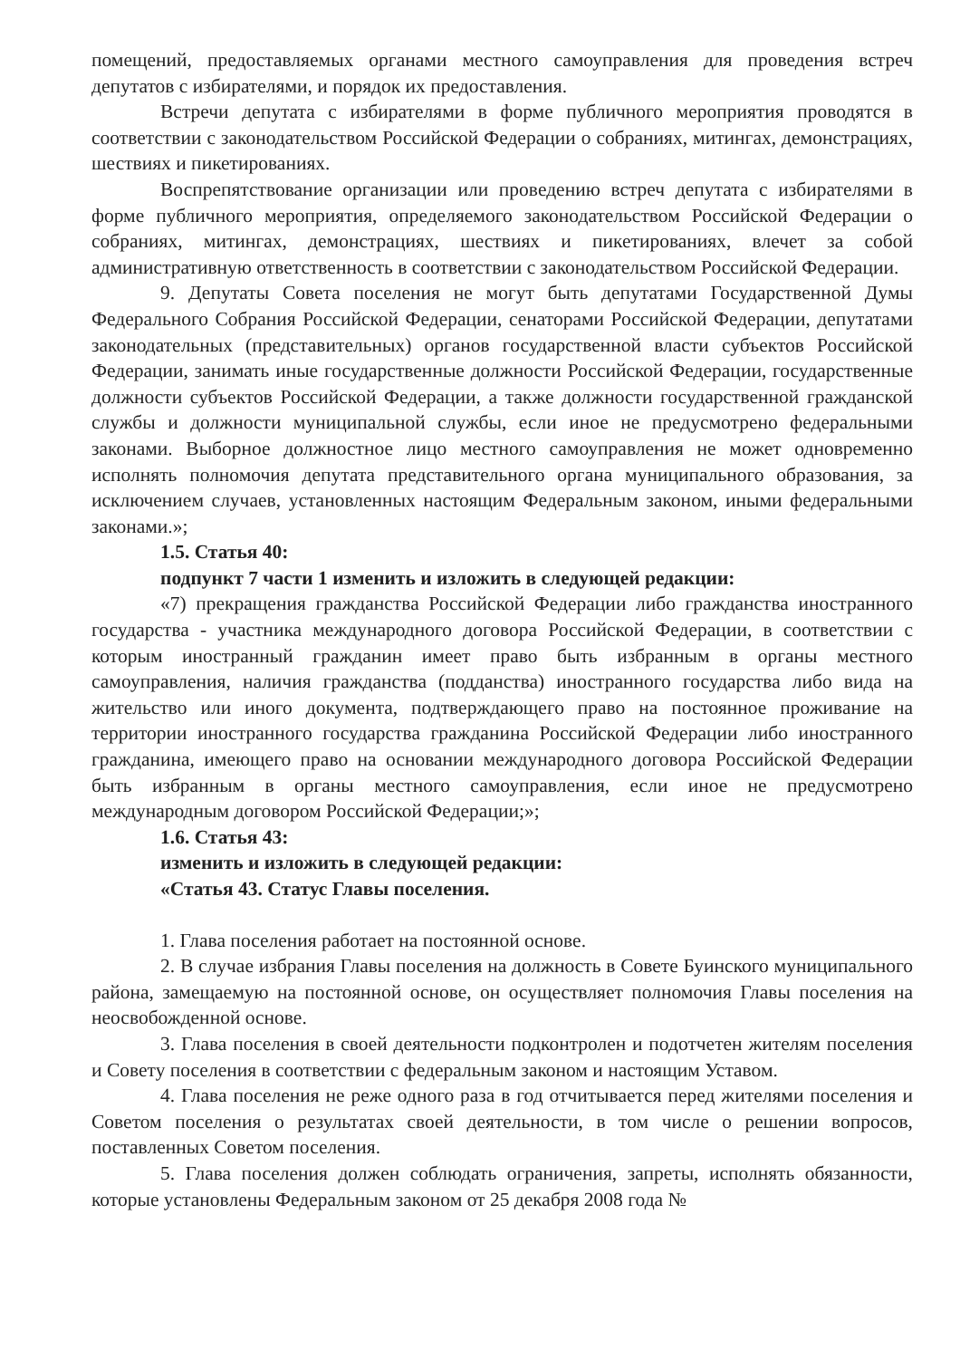помещений, предоставляемых органами местного самоуправления для проведения встреч депутатов с избирателями, и порядок их предоставления.
Встречи депутата с избирателями в форме публичного мероприятия проводятся в соответствии с законодательством Российской Федерации о собраниях, митингах, демонстрациях, шествиях и пикетированиях.
Воспрепятствование организации или проведению встреч депутата с избирателями в форме публичного мероприятия, определяемого законодательством Российской Федерации о собраниях, митингах, демонстрациях, шествиях и пикетированиях, влечет за собой административную ответственность в соответствии с законодательством Российской Федерации.
9. Депутаты Совета поселения не могут быть депутатами Государственной Думы Федерального Собрания Российской Федерации, сенаторами Российской Федерации, депутатами законодательных (представительных) органов государственной власти субъектов Российской Федерации, занимать иные государственные должности Российской Федерации, государственные должности субъектов Российской Федерации, а также должности государственной гражданской службы и должности муниципальной службы, если иное не предусмотрено федеральными законами. Выборное должностное лицо местного самоуправления не может одновременно исполнять полномочия депутата представительного органа муниципального образования, за исключением случаев, установленных настоящим Федеральным законом, иными федеральными законами.»;
1.5. Статья 40:
подпункт 7 части 1 изменить и изложить в следующей редакции:
«7) прекращения гражданства Российской Федерации либо гражданства иностранного государства - участника международного договора Российской Федерации, в соответствии с которым иностранный гражданин имеет право быть избранным в органы местного самоуправления, наличия гражданства (подданства) иностранного государства либо вида на жительство или иного документа, подтверждающего право на постоянное проживание на территории иностранного государства гражданина Российской Федерации либо иностранного гражданина, имеющего право на основании международного договора Российской Федерации быть избранным в органы местного самоуправления, если иное не предусмотрено международным договором Российской Федерации;»;
1.6. Статья 43:
изменить и изложить в следующей редакции:
«Статья 43. Статус Главы поселения.
1. Глава поселения работает на постоянной основе.
2. В случае избрания Главы поселения на должность в Совете Буинского муниципального района, замещаемую на постоянной основе, он осуществляет полномочия Главы поселения на неосвобожденной основе.
3. Глава поселения в своей деятельности подконтролен и подотчетен жителям поселения и Совету поселения в соответствии с федеральным законом и настоящим Уставом.
4. Глава поселения не реже одного раза в год отчитывается перед жителями поселения и Советом поселения о результатах своей деятельности, в том числе о решении вопросов, поставленных Советом поселения.
5. Глава поселения должен соблюдать ограничения, запреты, исполнять обязанности, которые установлены Федеральным законом от 25 декабря 2008 года №